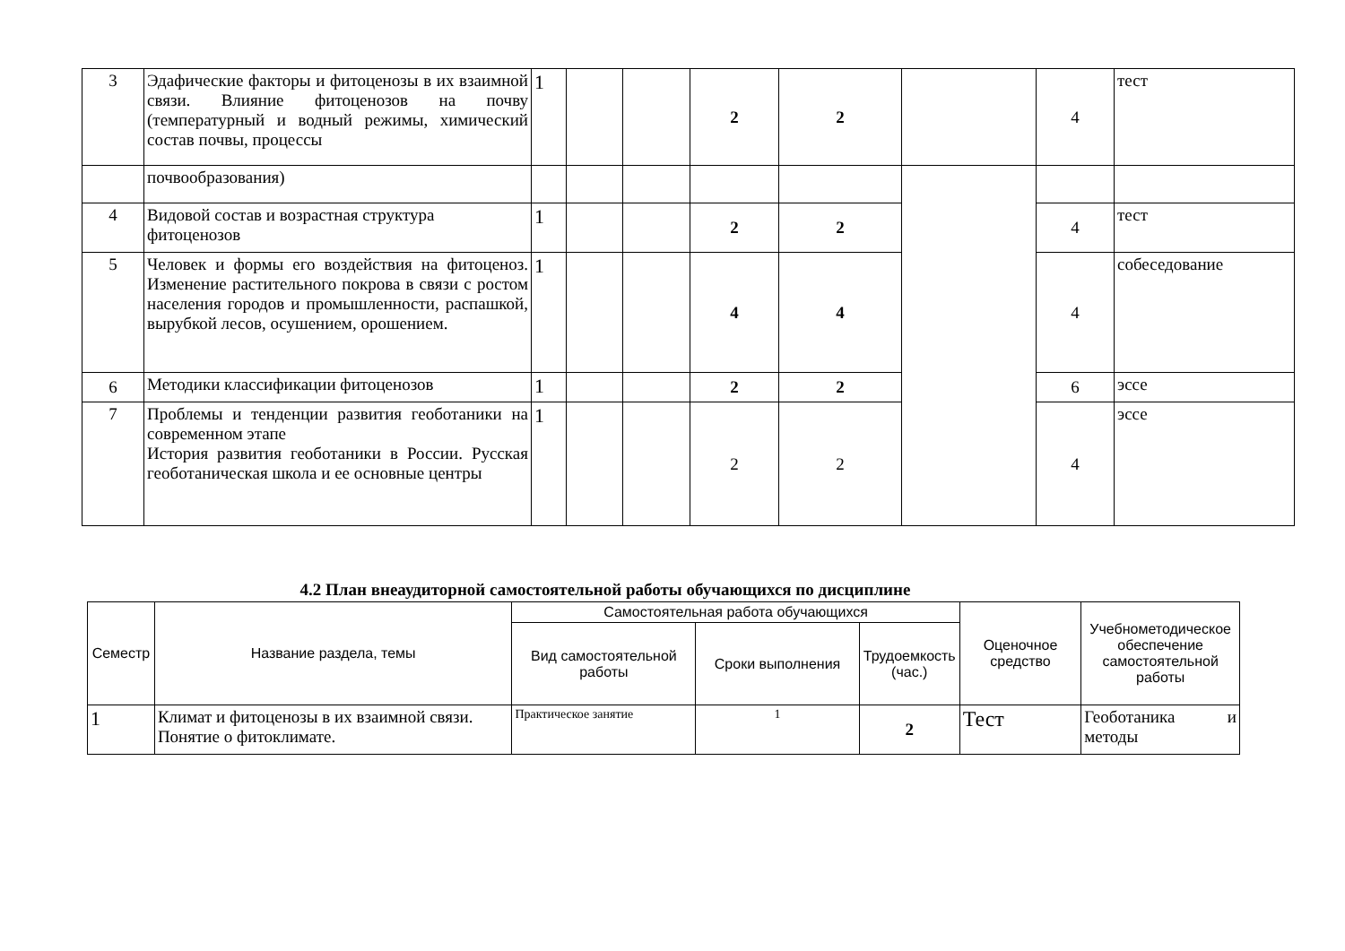| 3 | Эдафические факторы и фитоценозы в их взаимной связи. Влияние фитоценозов на почву (температурный и водный режимы, химический состав почвы, процессы | 1 | | | 2 | 2 | | 4 | тест |
| | почвообразования) | | | | | | | | |
| 4 | Видовой состав и возрастная структура фитоценозов | 1 | | | 2 | 2 | | 4 | тест |
| 5 | Человек и формы его воздействия на фитоценоз. Изменение растительного покрова в связи с ростом населения городов и промышленности, распашкой, вырубкой лесов, осушением, орошением. | 1 | | | 4 | 4 | | 4 | собеседование |
| 6 | Методики классификации фитоценозов | 1 | | | 2 | 2 | | 6 | эссе |
| 7 | Проблемы и тенденции развития геоботаники на современном этапе История развития геоботаники в России. Русская геоботаническая школа и ее основные центры | 1 | | | 2 | 2 | | 4 | эссе |
4.2 План внеаудиторной самостоятельной работы обучающихся по дисциплине
| Семестр | Название раздела, темы | Самостоятельная работа обучающихся | | | Оценочное средство | Учебнометодическое обеспечение самостоятельной работы |
| --- | --- | --- | --- | --- | --- | --- |
| | | Вид самостоятельной работы | Сроки выполнения | Трудоемкость (час.) | | |
| 1 | Климат и фитоценозы в их взаимной связи. Понятие о фитоклимате. | Практическое занятие | 1 | 2 | Тест | Геоботаника и методы |